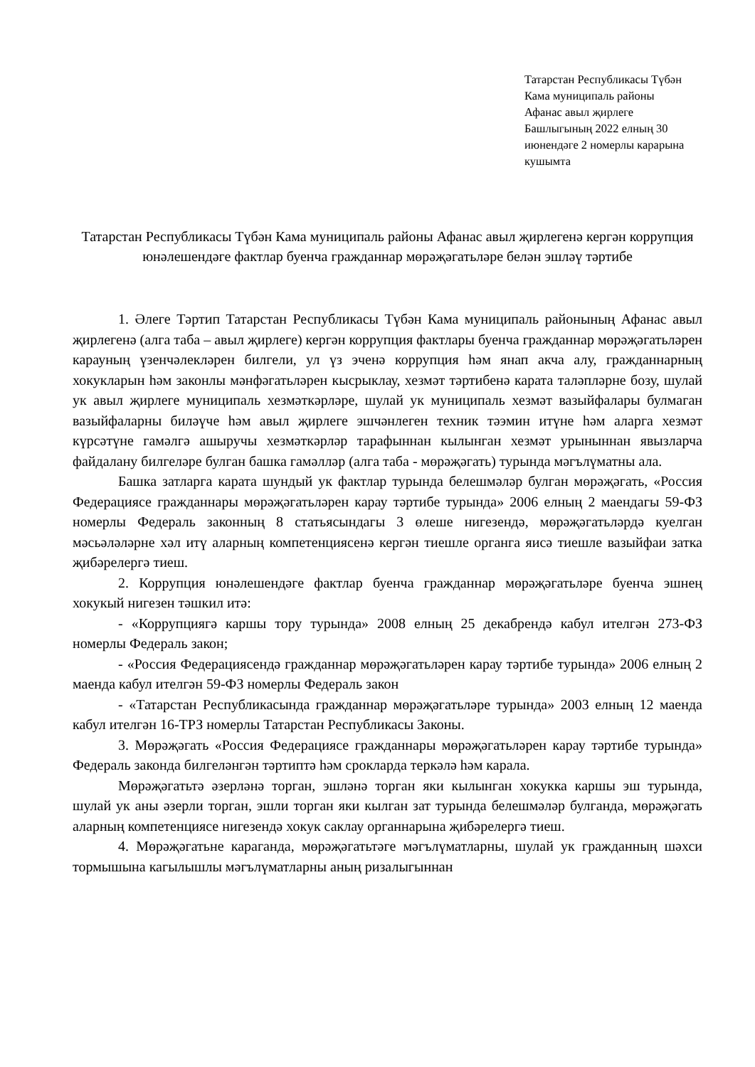Татарстан Республикасы Түбән Кама муниципаль районы
Афанас авыл җирлеге
Башлыгының 2022 елның 30 июнендәге 2 номерлы карарына кушымта
Татарстан Республикасы Түбән Кама муниципаль районы Афанас авыл җирлегенә кергән коррупция юнәлешендәге фактлар буенча гражданнар мөрәҗәгатьләре белән эшләү тәртибе
1. Әлеге Тәртип Татарстан Республикасы Түбән Кама муниципаль районының Афанас авыл җирлегенә (алга таба – авыл җирлеге) кергән коррупция фактлары буенча гражданнар мөрәҗәгатьләрен карауның үзенчәлекләрен билгели, ул үз эченә коррупция һәм янап акча алу, гражданнарның хокукларын һәм законлы мәнфәгатьләрен кысрыклау, хезмәт тәртибенә карата таләпләрне бозу, шулай ук авыл җирлеге муниципаль хезмәткәрләре, шулай ук муниципаль хезмәт вазыйфалары булмаган вазыйфаларны биләүче һәм авыл җирлеге эшчәнлеген техник тәэмин итүне һәм аларга хезмәт күрсәтүне гамәлгә ашыручы хезмәткәрләр тарафыннан кылынган хезмәт урыныннан явызларча файдалану билгеләре булган башка гамәлләр (алга таба - мөрәҗәгать) турында мәгълүматны ала.
Башка затларга карата шундый ук фактлар турында белешмәләр булган мөрәҗәгать, «Россия Федерациясе гражданнары мөрәҗәгатьләрен карау тәртибе турында» 2006 елның 2 маендагы 59-ФЗ номерлы Федераль законның 8 статьясындагы 3 өлеше нигезендә, мөрәҗәгатьләрдә куелган мәсьәләләрне хәл итү аларның компетенциясенә кергән тиешле органга яисә тиешле вазыйфаи затка җибәрелергә тиеш.
2. Коррупция юнәлешендәге фактлар буенча гражданнар мөрәҗәгатьләре буенча эшнең хокукый нигезен тәшкил итә:
- «Коррупциягә каршы тору турында» 2008 елның 25 декабрендә кабул ителгән 273-ФЗ номерлы Федераль закон;
- «Россия Федерациясендә гражданнар мөрәҗәгатьләрен карау тәртибе турында» 2006 елның 2 маенда кабул ителгән 59-ФЗ номерлы Федераль закон
- «Татарстан Республикасында гражданнар мөрәҗәгатьләре турында» 2003 елның 12 маенда кабул ителгән 16-ТРЗ номерлы Татарстан Республикасы Законы.
3. Мөрәҗәгать «Россия Федерациясе гражданнары мөрәҗәгатьләрен карау тәртибе турында» Федераль законда билгеләнгән тәртиптә һәм срокларда теркәлә һәм карала.
Мөрәҗәгатьтә әзерләнә торган, эшләнә торган яки кылынган хокукка каршы эш турында, шулай ук аны әзерли торган, эшли торган яки кылган зат турында белешмәләр булганда, мөрәҗәгать аларның компетенциясе нигезендә хокук саклау органнарына җибәрелергә тиеш.
4. Мөрәҗәгатьне караганда, мөрәҗәгатьтәге мәгълүматларны, шулай ук гражданның шәхси тормышына кагылышлы мәгълүматларны аның ризалыгыннан